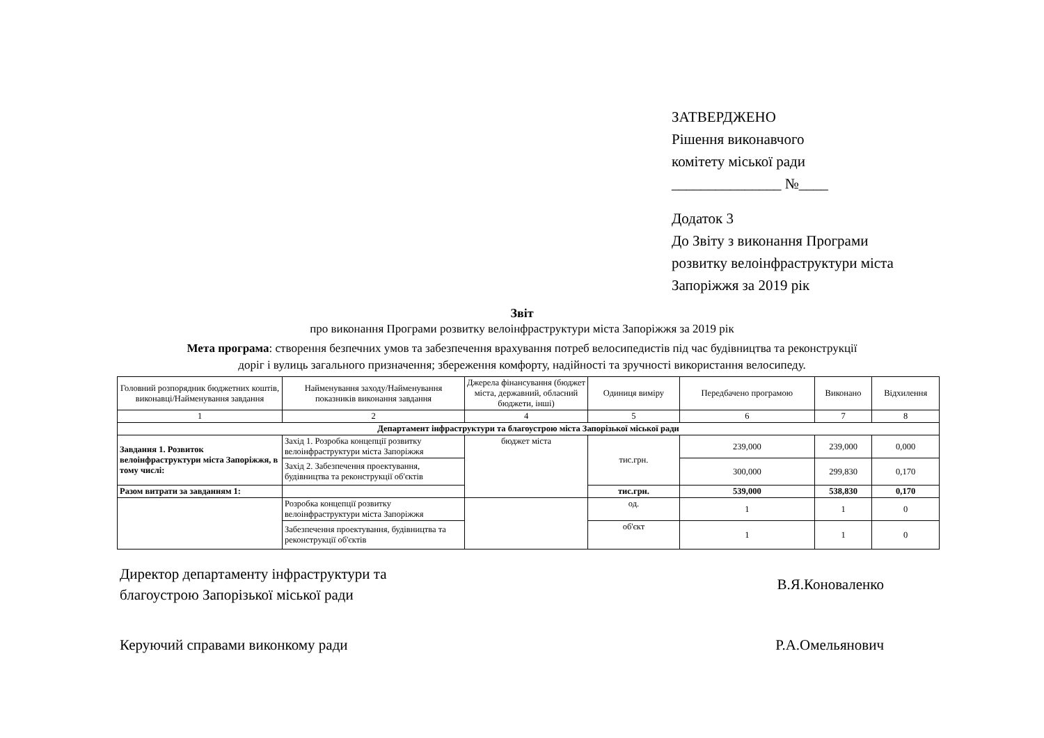ЗАТВЕРДЖЕНО
Рішення виконавчого
комітету міської ради
_______________ №____
Додаток 3
До Звіту з виконання Програми
розвитку велоінфраструктури міста
Запоріжжя за 2019 рік
Звіт
про виконання Програми розвитку велоінфраструктури міста Запоріжжя за 2019 рік
Мета програма: створення безпечних умов та забезпечення врахування потреб велосипедистів під час будівництва та реконструкції доріг і вулиць загального призначення; збереження комфорту, надійності та зручності використання велосипеду.
| Головний розпорядник бюджетних коштів, виконавці/Найменування завдання | Найменування заходу/Найменування показників виконання завдання | Джерела фінансування (бюджет міста, державний, обласний бюджети, інші) | Одиниця виміру | Передбачено програмою | Виконано | Відхилення |
| --- | --- | --- | --- | --- | --- | --- |
| 1 | 2 | 4 | 5 | 6 | 7 | 8 |
| Департамент інфраструктури та благоустрою міста Запорізької міської ради | | | | | | |
| Завдання 1. Розвиток велоінфраструктури міста Запоріжжя, в тому числі: | Захід 1. Розробка концепції розвитку велоінфраструктури міста Запоріжжя | бюджет міста | тис.грн. | 239,000 | 239,000 | 0,000 |
| | Захід 2. Забезпечення проектування, будівництва та реконструкції об'єктів | | | 300,000 | 299,830 | 0,170 |
| Разом витрати за завданням 1: | | | тис.грн. | 539,000 | 538,830 | 0,170 |
| | Розробка концепції розвитку велоінфраструктури міста Запоріжжя | | од. | 1 | 1 | 0 |
| | Забезпечення проектування, будівництва та реконструкції об'єктів | | об'єкт | 1 | 1 | 0 |
Директор департаменту інфраструктури та
благоустрою Запорізької міської ради
В.Я.Коноваленко
Керуючий справами виконкому ради
Р.А.Омельянович